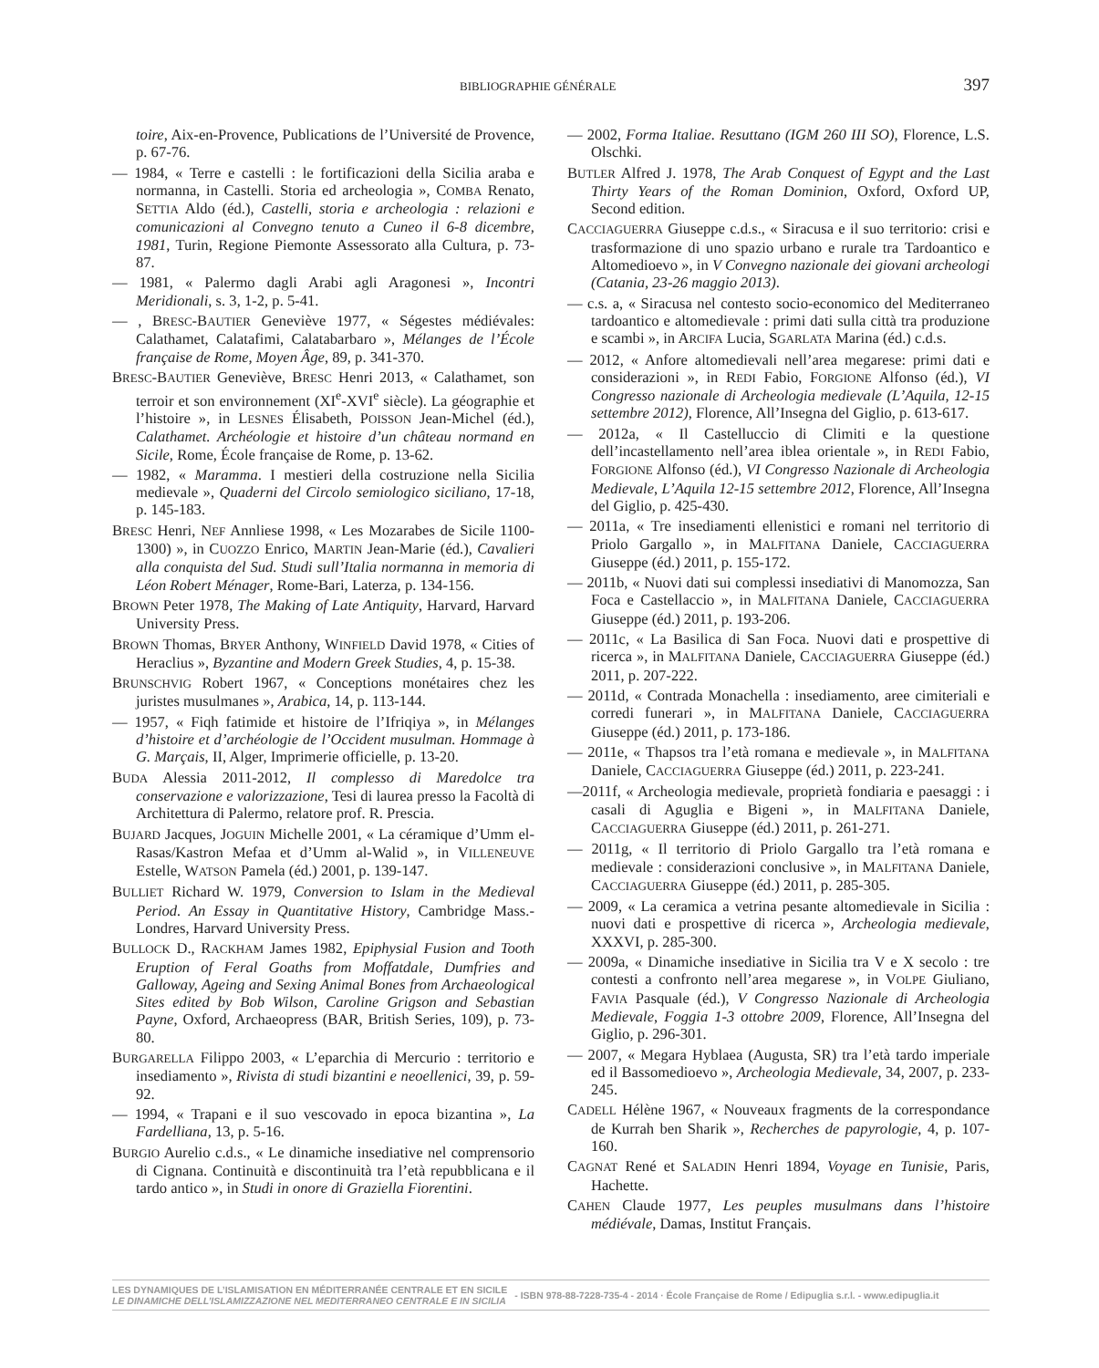BIBLIOGRAPHIE GÉNÉRALE 397
toire, Aix-en-Provence, Publications de l’Université de Provence, p. 67-76.
— 1984, « Terre e castelli : le fortificazioni della Sicilia araba e normanna, in Castelli. Storia ed archeologia », COMBA Renato, SETTIA Aldo (éd.), Castelli, storia e archeologia : relazioni e comunicazioni al Convegno tenuto a Cuneo il 6-8 dicembre, 1981, Turin, Regione Piemonte Assessorato alla Cultura, p. 73-87.
— 1981, « Palermo dagli Arabi agli Aragonesi », Incontri Meridionali, s. 3, 1-2, p. 5-41.
— , BRESC-BAUTIER Geneviève 1977, « Ségestes médiévales: Calathamet, Calatafimi, Calatabarbaro », Mélanges de l’École française de Rome, Moyen Âge, 89, p. 341-370.
BRESC-BAUTIER Geneviève, BRESC Henri 2013, « Calathamet, son terroir et son environnement (XI<sup>e</sup>-XVI<sup>e</sup> siècle). La géographie et l’histoire », in LESNES Élisabeth, POISSON Jean-Michel (éd.), Calathamet. Archéologie et histoire d’un château normand en Sicile, Rome, École française de Rome, p. 13-62.
— 1982, « Maramma. I mestieri della costruzione nella Sicilia medievale », Quaderni del Circolo semiologico siciliano, 17-18, p. 145-183.
BRESC Henri, NEF Annliese 1998, « Les Mozarabes de Sicile 1100-1300) », in CUOZZO Enrico, MARTIN Jean-Marie (éd.), Cavalieri alla conquista del Sud. Studi sull’Italia normanna in memoria di Léon Robert Ménager, Rome-Bari, Laterza, p. 134-156.
BROWN Peter 1978, The Making of Late Antiquity, Harvard, Harvard University Press.
BROWN Thomas, BRYER Anthony, WINFIELD David 1978, « Cities of Heraclius », Byzantine and Modern Greek Studies, 4, p. 15-38.
BRUNSCHVIG Robert 1967, « Conceptions monétaires chez les juristes musulmanes », Arabica, 14, p. 113-144.
— 1957, « Fiqh fatimide et histoire de l’Ifriqiya », in Mélanges d’histoire et d’archéologie de l’Occident musulman. Hommage à G. Marçais, II, Alger, Imprimerie officielle, p. 13-20.
BUDA Alessia 2011-2012, Il complesso di Maredolce tra conservazione e valorizzazione, Tesi di laurea presso la Facoltà di Architettura di Palermo, relatore prof. R. Prescia.
BUJARD Jacques, JOGUIN Michelle 2001, « La céramique d’Umm el-Rasas/Kastron Mefaa et d’Umm al-Walid », in VILLENEUVE Estelle, WATSON Pamela (éd.) 2001, p. 139-147.
BULLIET Richard W. 1979, Conversion to Islam in the Medieval Period. An Essay in Quantitative History, Cambridge Mass.-Londres, Harvard University Press.
BULLOCK D., RACKHAM James 1982, Epiphysial Fusion and Tooth Eruption of Feral Goaths from Moffatdale, Dumfries and Galloway, Ageing and Sexing Animal Bones from Archaeological Sites edited by Bob Wilson, Caroline Grigson and Sebastian Payne, Oxford, Archaeopress (BAR, British Series, 109), p. 73-80.
BURGARELLA Filippo 2003, « L’eparchia di Mercurio : territorio e insediamento », Rivista di studi bizantini e neoellenici, 39, p. 59-92.
— 1994, « Trapani e il suo vescovado in epoca bizantina », La Fardelliana, 13, p. 5-16.
BURGIO Aurelio c.d.s., « Le dinamiche insediative nel comprensorio di Cignana. Continuità e discontinuità tra l’età repubblicana e il tardo antico », in Studi in onore di Graziella Fiorentini.
— 2002, Forma Italiae. Resuttano (IGM 260 III SO), Florence, L.S. Olschki.
BUTLER Alfred J. 1978, The Arab Conquest of Egypt and the Last Thirty Years of the Roman Dominion, Oxford, Oxford UP, Second edition.
CACCIAGUERRA Giuseppe c.d.s., « Siracusa e il suo territorio: crisi e trasformazione di uno spazio urbano e rurale tra Tardoantico e Altomedioevo », in V Convegno nazionale dei giovani archeologi (Catania, 23-26 maggio 2013).
— c.s. a, « Siracusa nel contesto socio-economico del Mediterraneo tardoantico e altomedievale : primi dati sulla città tra produzione e scambi », in ARCIFA Lucia, SGARLATA Marina (éd.) c.d.s.
— 2012, « Anfore altomedievali nell’area megarese: primi dati e considerazioni », in REDI Fabio, FORGIONE Alfonso (éd.), VI Congresso nazionale di Archeologia medievale (L’Aquila, 12-15 settembre 2012), Florence, All’Insegna del Giglio, p. 613-617.
— 2012a, « Il Castelluccio di Climiti e la questione dell’incastellamento nell’area iblea orientale », in REDI Fabio, FORGIONE Alfonso (éd.), VI Congresso Nazionale di Archeologia Medievale, L’Aquila 12-15 settembre 2012, Florence, All’Insegna del Giglio, p. 425-430.
— 2011a, « Tre insediamenti ellenistici e romani nel territorio di Priolo Gargallo », in MALFITANA Daniele, CACCIAGUERRA Giuseppe (éd.) 2011, p. 155-172.
— 2011b, « Nuovi dati sui complessi insediativi di Manomozza, San Foca e Castellaccio », in MALFITANA Daniele, CACCIAGUERRA Giuseppe (éd.) 2011, p. 193-206.
— 2011c, « La Basilica di San Foca. Nuovi dati e prospettive di ricerca », in MALFITANA Daniele, CACCIAGUERRA Giuseppe (éd.) 2011, p. 207-222.
— 2011d, « Contrada Monachella : insediamento, aree cimiteriali e corredi funerari », in MALFITANA Daniele, CACCIAGUERRA Giuseppe (éd.) 2011, p. 173-186.
— 2011e, « Thapsos tra l’età romana e medievale », in MALFITANA Daniele, CACCIAGUERRA Giuseppe (éd.) 2011, p. 223-241.
—2011f, « Archeologia medievale, proprietà fondiaria e paesaggi : i casali di Aguglia e Bigeni », in MALFITANA Daniele, CACCIAGUERRA Giuseppe (éd.) 2011, p. 261-271.
— 2011g, « Il territorio di Priolo Gargallo tra l’età romana e medievale : considerazioni conclusive », in MALFITANA Daniele, CACCIAGUERRA Giuseppe (éd.) 2011, p. 285-305.
— 2009, « La ceramica a vetrina pesante altomedievale in Sicilia : nuovi dati e prospettive di ricerca », Archeologia medievale, XXXVI, p. 285-300.
— 2009a, « Dinamiche insediative in Sicilia tra V e X secolo : tre contesti a confronto nell’area megarese », in VOLPE Giuliano, FAVIA Pasquale (éd.), V Congresso Nazionale di Archeologia Medievale, Foggia 1-3 ottobre 2009, Florence, All’Insegna del Giglio, p. 296-301.
— 2007, « Megara Hyblaea (Augusta, SR) tra l’età tardo imperiale ed il Bassomedioevo », Archeologia Medievale, 34, 2007, p. 233-245.
CADELL Hélène 1967, « Nouveaux fragments de la correspondance de Kurrah ben Sharik », Recherches de papyrologie, 4, p. 107-160.
CAGNAT René et SALADIN Henri 1894, Voyage en Tunisie, Paris, Hachette.
CAHEN Claude 1977, Les peuples musulmans dans l’histoire médiévale, Damas, Institut Français.
LES DYNAMIQUES DE L’ISLAMISATION EN MÉDITERRANÉE CENTRALE ET EN SICILE
LE DINAMICHE DELL’ISLAMIZZAZIONE NEL MEDITERRANEO CENTRALE E IN SICILIA
- ISBN 978-88-7228-735-4 - 2014 · École Française de Rome / Edipuglia s.r.l. - www.edipuglia.it